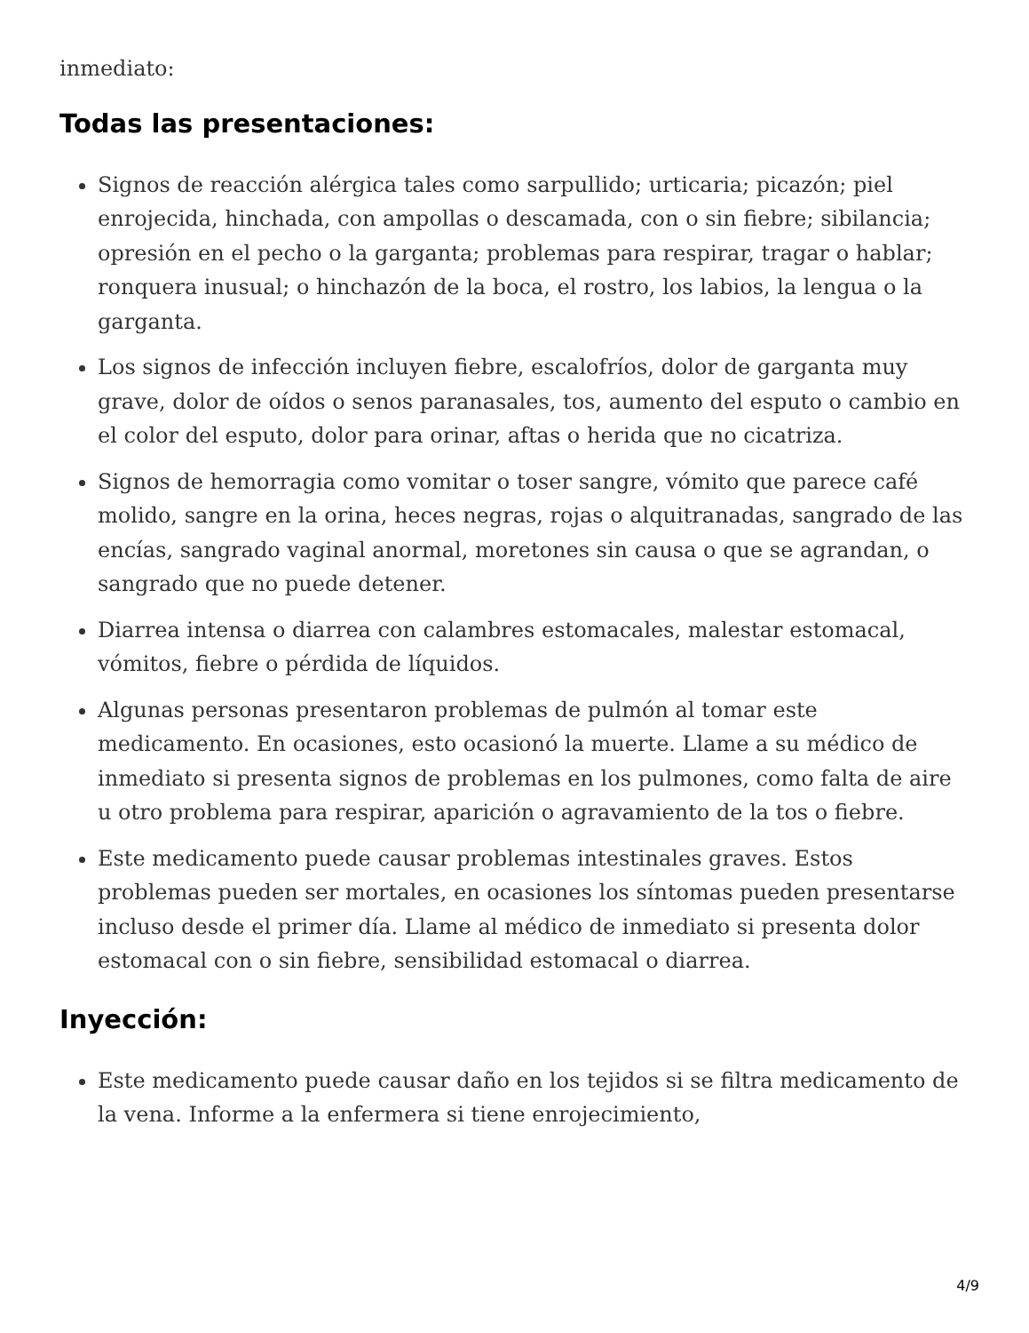inmediato:
Todas las presentaciones:
Signos de reacción alérgica tales como sarpullido; urticaria; picazón; piel enrojecida, hinchada, con ampollas o descamada, con o sin fiebre; sibilancia; opresión en el pecho o la garganta; problemas para respirar, tragar o hablar; ronquera inusual; o hinchazón de la boca, el rostro, los labios, la lengua o la garganta.
Los signos de infección incluyen fiebre, escalofríos, dolor de garganta muy grave, dolor de oídos o senos paranasales, tos, aumento del esputo o cambio en el color del esputo, dolor para orinar, aftas o herida que no cicatriza.
Signos de hemorragia como vomitar o toser sangre, vómito que parece café molido, sangre en la orina, heces negras, rojas o alquitranadas, sangrado de las encías, sangrado vaginal anormal, moretones sin causa o que se agrandan, o sangrado que no puede detener.
Diarrea intensa o diarrea con calambres estomacales, malestar estomacal, vómitos, fiebre o pérdida de líquidos.
Algunas personas presentaron problemas de pulmón al tomar este medicamento. En ocasiones, esto ocasionó la muerte. Llame a su médico de inmediato si presenta signos de problemas en los pulmones, como falta de aire u otro problema para respirar, aparición o agravamiento de la tos o fiebre.
Este medicamento puede causar problemas intestinales graves. Estos problemas pueden ser mortales, en ocasiones los síntomas pueden presentarse incluso desde el primer día. Llame al médico de inmediato si presenta dolor estomacal con o sin fiebre, sensibilidad estomacal o diarrea.
Inyección:
Este medicamento puede causar daño en los tejidos si se filtra medicamento de la vena. Informe a la enfermera si tiene enrojecimiento,
4/9